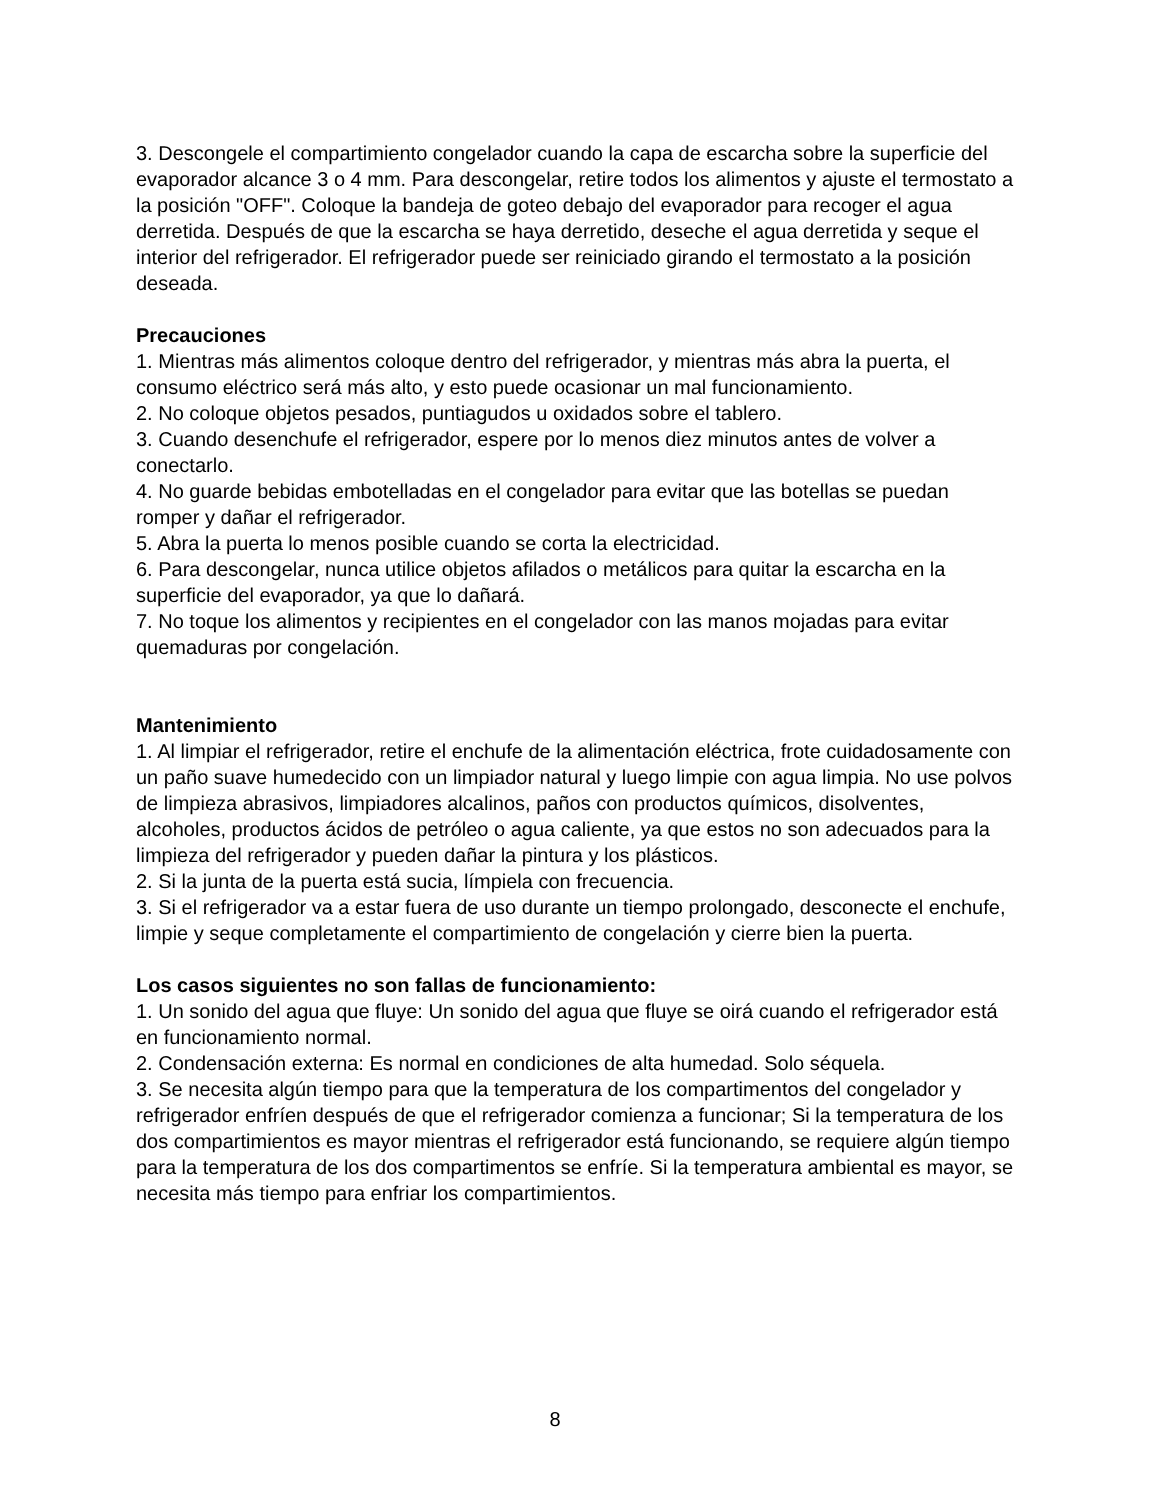3. Descongele el compartimiento congelador cuando la capa de escarcha sobre la superficie del evaporador alcance 3 o 4 mm. Para descongelar, retire todos los alimentos y ajuste el termostato a la posición "OFF". Coloque la bandeja de goteo debajo del evaporador para recoger el agua derretida. Después de que la escarcha se haya derretido, deseche el agua derretida y seque el interior del refrigerador. El refrigerador puede ser reiniciado girando el termostato a la posición deseada.
Precauciones
1. Mientras más alimentos coloque dentro del refrigerador, y mientras más abra la puerta, el consumo eléctrico será más alto, y esto puede ocasionar un mal funcionamiento.
2. No coloque objetos pesados, puntiagudos u oxidados sobre el tablero.
3. Cuando desenchufe el refrigerador, espere por lo menos diez minutos antes de volver a conectarlo.
4. No guarde bebidas embotelladas en el congelador para evitar que las botellas se puedan romper y dañar el refrigerador.
5. Abra la puerta lo menos posible cuando se corta la electricidad.
6. Para descongelar, nunca utilice objetos afilados o metálicos para quitar la escarcha en la superficie del evaporador, ya que lo dañará.
7. No toque los alimentos y recipientes en el congelador con las manos mojadas para evitar quemaduras por congelación.
Mantenimiento
1. Al limpiar el refrigerador, retire el enchufe de la alimentación eléctrica, frote cuidadosamente con un paño suave humedecido con un limpiador natural y luego limpie con agua limpia. No use polvos de limpieza abrasivos, limpiadores alcalinos, paños con productos químicos, disolventes, alcoholes, productos ácidos de petróleo o agua caliente, ya que estos no son adecuados para la limpieza del refrigerador y pueden dañar la pintura y los plásticos.
2. Si la junta de la puerta está sucia, límpiela con frecuencia.
3. Si el refrigerador va a estar fuera de uso durante un tiempo prolongado, desconecte el enchufe, limpie y seque completamente el compartimiento de congelación y cierre bien la puerta.
Los casos siguientes no son fallas de funcionamiento:
1. Un sonido del agua que fluye: Un sonido del agua que fluye se oirá cuando el refrigerador está en funcionamiento normal.
2. Condensación externa: Es normal en condiciones de alta humedad. Solo séquela.
3. Se necesita algún tiempo para que la temperatura de los compartimentos del congelador y refrigerador enfríen después de que el refrigerador comienza a funcionar; Si la temperatura de los dos compartimientos es mayor mientras el refrigerador está funcionando, se requiere algún tiempo para la temperatura de los dos compartimentos se enfríe. Si la temperatura ambiental es mayor, se necesita más tiempo para enfriar los compartimientos.
8